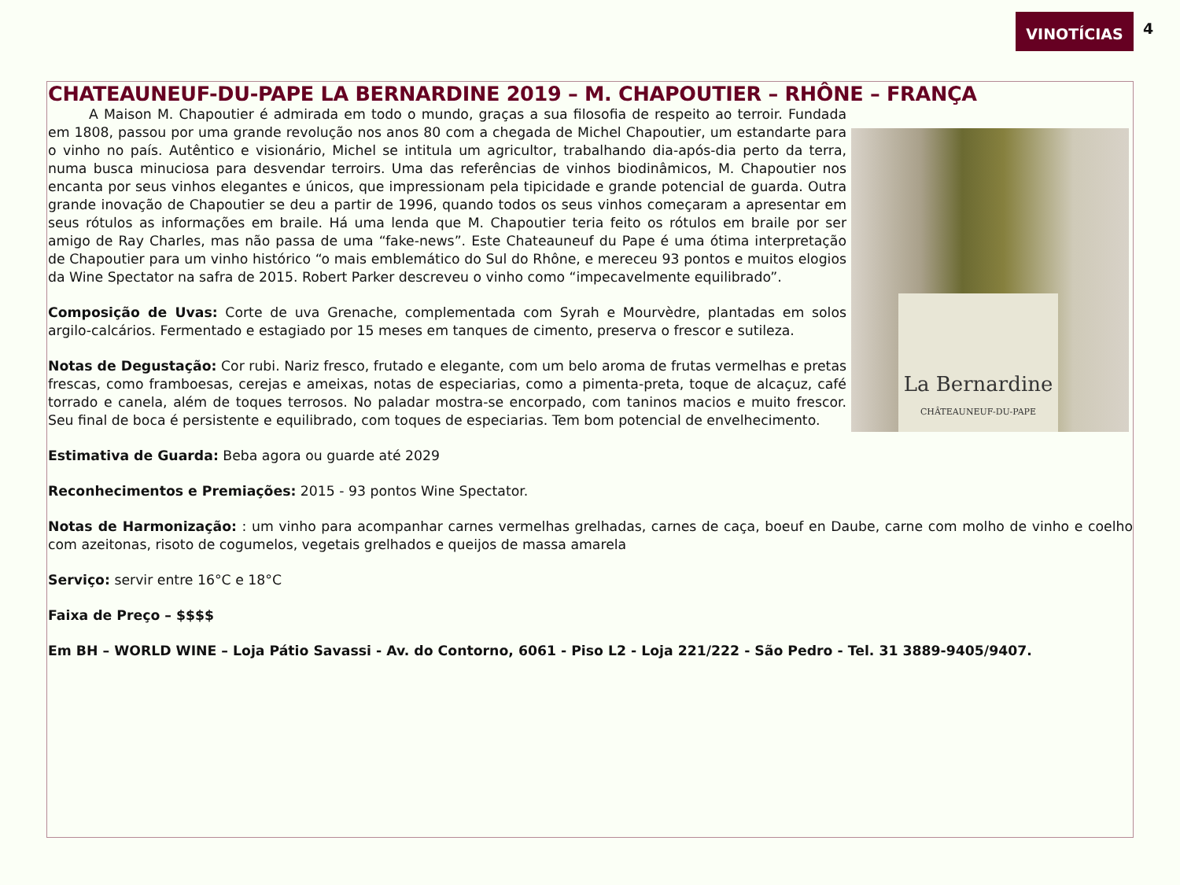VINOTÍCIAS
4
CHATEAUNEUF-DU-PAPE LA BERNARDINE 2019 – M. CHAPOUTIER – RHÔNE – FRANÇA
La Bernardine
CHÂTEAUNEUF-DU-PAPE
A Maison M. Chapoutier é admirada em todo o mundo, graças a sua filosofia de respeito ao terroir. Fundada em 1808, passou por uma grande revolução nos anos 80 com a chegada de Michel Chapoutier, um estandarte para o vinho no país. Autêntico e visionário, Michel se intitula um agricultor, trabalhando dia-após-dia perto da terra, numa busca minuciosa para desvendar terroirs. Uma das referências de vinhos biodinâmicos, M. Chapoutier nos encanta por seus vinhos elegantes e únicos, que impressionam pela tipicidade e grande potencial de guarda. Outra grande inovação de Chapoutier se deu a partir de 1996, quando todos os seus vinhos começaram a apresentar em seus rótulos as informações em braile. Há uma lenda que M. Chapoutier teria feito os rótulos em braile por ser amigo de Ray Charles, mas não passa de uma “fake-news”. Este Chateauneuf du Pape é uma ótima interpretação de Chapoutier para um vinho histórico “o mais emblemático do Sul do Rhône, e mereceu 93 pontos e muitos elogios da Wine Spectator na safra de 2015. Robert Parker descreveu o vinho como “impecavelmente equilibrado”.
Composição de Uvas: Corte de uva Grenache, complementada com Syrah e Mourvèdre, plantadas em solos argilo-calcários. Fermentado e estagiado por 15 meses em tanques de cimento, preserva o frescor e sutileza.
Notas de Degustação: Cor rubi. Nariz fresco, frutado e elegante, com um belo aroma de frutas vermelhas e pretas frescas, como framboesas, cerejas e ameixas, notas de especiarias, como a pimenta-preta, toque de alcaçuz, café torrado e canela, além de toques terrosos. No paladar mostra-se encorpado, com taninos macios e muito frescor. Seu final de boca é persistente e equilibrado, com toques de especiarias. Tem bom potencial de envelhecimento.
Estimativa de Guarda: Beba agora ou guarde até 2029
Reconhecimentos e Premiações: 2015 - 93 pontos Wine Spectator.
Notas de Harmonização: : um vinho para acompanhar carnes vermelhas grelhadas, carnes de caça, boeuf en Daube, carne com molho de vinho e coelho com azeitonas, risoto de cogumelos, vegetais grelhados e queijos de massa amarela
Serviço: servir entre 16°C e 18°C
Faixa de Preço – $$$$
Em BH – WORLD WINE – Loja Pátio Savassi - Av. do Contorno, 6061 - Piso L2 - Loja 221/222 - São Pedro - Tel. 31 3889-9405/9407.